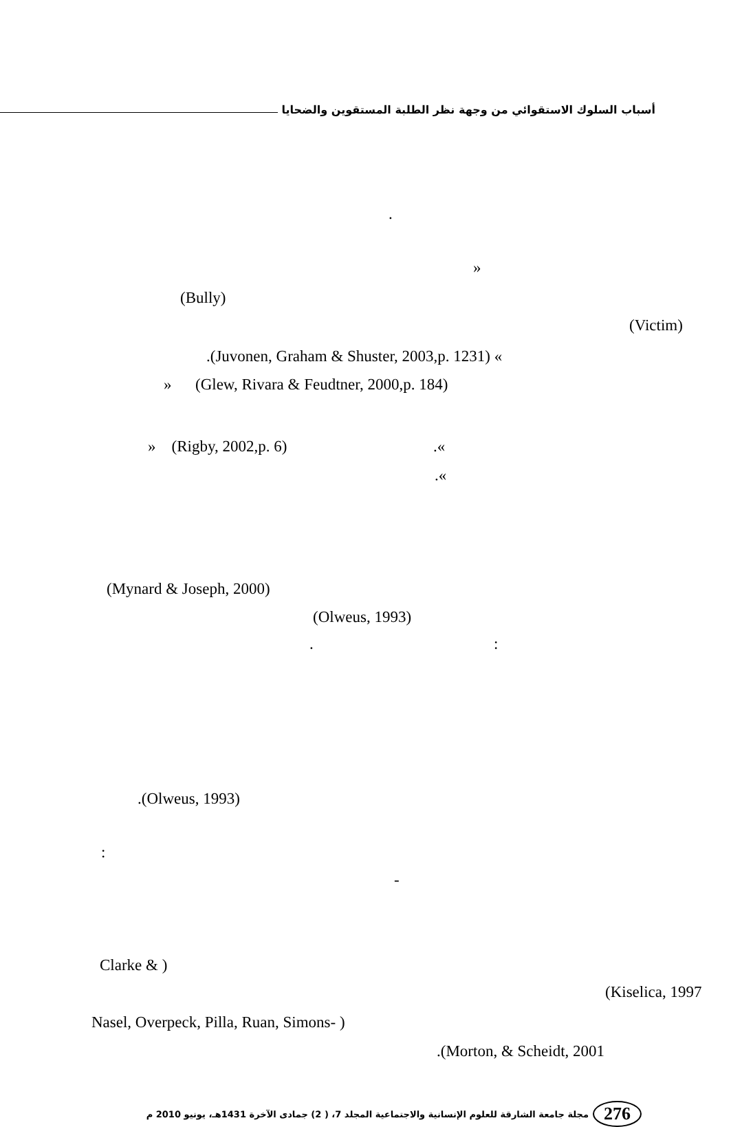أسباب السلوك الاستقوائي من وجهة نظر الطلبة المستقوين والضحايا
.
»
(Bully)
(Victim)
.(Juvonen, Graham & Shuster, 2003,p. 1231) «
» (Glew, Rivara & Feudtner, 2000,p. 184)
» (Rigby, 2002,p. 6) .«
.«
(Mynard & Joseph, 2000)
(Olweus, 1993)
. :
.(Olweus, 1993)
:
-
Clarke & )
(Kiselica, 1997
Nasel, Overpeck, Pilla, Ruan, Simons- )
.(Morton, & Scheidt, 2001
276 مجلة جامعة الشارقة للعلوم الإنسانية والاجتماعية المجلد 7، ( 2) جمادى الآخرة 1431هـ، يونيو 2010 م